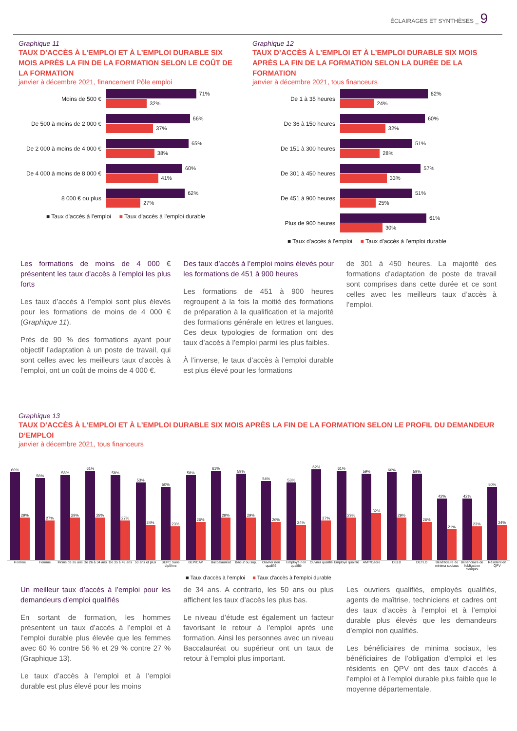ÉCLAIRAGES ET SYNTHÈSES _ 9
Graphique 11
TAUX D’ACCÈS À L’EMPLOI ET À L’EMPLOI DURABLE SIX MOIS APRÈS LA FIN DE LA FORMATION SELON LE COÛT DE LA FORMATION
janvier à décembre 2021, financement Pôle emploi
Moins de 500 €
71%
32%
De 500 à moins de 2 000 €
66%
37%
De 2 000 à moins de 4 000 €
65%
38%
De 4 000 à moins de 8 000 €
60%
41%
8 000 € ou plus
62%
27%
■ Taux d'accès à l'emploi ■ Taux d'accès à l'emploi durable
Graphique 12
TAUX D’ACCÈS À L’EMPLOI ET À L’EMPLOI DURABLE SIX MOIS APRÈS LA FIN DE LA FORMATION SELON LA DURÉE DE LA FORMATION
janvier à décembre 2021, tous financeurs
De 1 à 35 heures
62%
24%
De 36 à 150 heures
60%
32%
De 151 à 300 heures
51%
28%
De 301 à 450 heures
57%
33%
De 451 à 900 heures
51%
25%
Plus de 900 heures
61%
30%
■ Taux d'accès à l'emploi ■ Taux d'accès à l'emploi durable
Les formations de moins de 4 000 € présentent les taux d’accès à l’emploi les plus forts
Les taux d’accès à l’emploi sont plus élevés pour les formations de moins de 4 000 € (Graphique 11).
Près de 90 % des formations ayant pour objectif l’adaptation à un poste de travail, qui sont celles avec les meilleurs taux d’accès à l’emploi, ont un coût de moins de 4 000 €.
Des taux d’accès à l’emploi moins élevés pour les formations de 451 à 900 heures
Les formations de 451 à 900 heures regroupent à la fois la moitié des formations de préparation à la qualification et la majorité des formations générale en lettres et langues. Ces deux typologies de formation ont des taux d’accès à l’emploi parmi les plus faibles.
À l’inverse, le taux d’accès à l’emploi durable est plus élevé pour les formations
de 301 à 450 heures. La majorité des formations d’adaptation de poste de travail sont comprises dans cette durée et ce sont celles avec les meilleurs taux d’accès à l’emploi.
Graphique 13
TAUX D’ACCÈS À L’EMPLOI ET À L’EMPLOI DURABLE SIX MOIS APRÈS LA FIN DE LA FORMATION SELON LE PROFIL DU DEMANDEUR D’EMPLOI
janvier à décembre 2021, tous financeurs
60%
29%
56%
27%
58%
29%
61%
29%
58%
27%
53%
24%
50%
23%
58%
26%
61%
29%
59%
29%
54%
26%
53%
24%
62%
27%
61%
29%
59%
32%
60%
29%
59%
26%
42%
21%
42%
23%
50%
24%
Homme Femme Moins de 26 ans De 26 à 34 ans De 35 à 49 ans 50 ans et plus BEPC Sans diplôme BEP/CAP Baccalauréat Bac+2 ou sup. Ouvrier non qualifié Employé non qualifié Ouvrier qualifié Employé qualifié AMT/Cadre DELD DETLD Bénéficiaire de minima sociaux Bénéficiaire de l'obligation d'emploi
Résident en QPV
■ Taux d'accès à l'emploi ■ Taux d'accès à l'emploi durable
Un meilleur taux d’accès à l’emploi pour les demandeurs d’emploi qualifiés
En sortant de formation, les hommes présentent un taux d’accès à l’emploi et à l’emploi durable plus élevée que les femmes avec 60 % contre 56 % et 29 % contre 27 % (Graphique 13).
Le taux d’accès à l’emploi et à l’emploi durable est plus élevé pour les moins
de 34 ans. A contrario, les 50 ans ou plus affichent les taux d’accès les plus bas.
Le niveau d’étude est également un facteur favorisant le retour à l’emploi après une formation. Ainsi les personnes avec un niveau Baccalauréat ou supérieur ont un taux de retour à l’emploi plus important.
Les ouvriers qualifiés, employés qualifiés, agents de maîtrise, techniciens et cadres ont des taux d’accès à l’emploi et à l’emploi durable plus élevés que les demandeurs d’emploi non qualifiés.
Les bénéficiaires de minima sociaux, les bénéficiaires de l’obligation d’emploi et les résidents en QPV ont des taux d’accès à l’emploi et à l’emploi durable plus faible que le moyenne départementale.